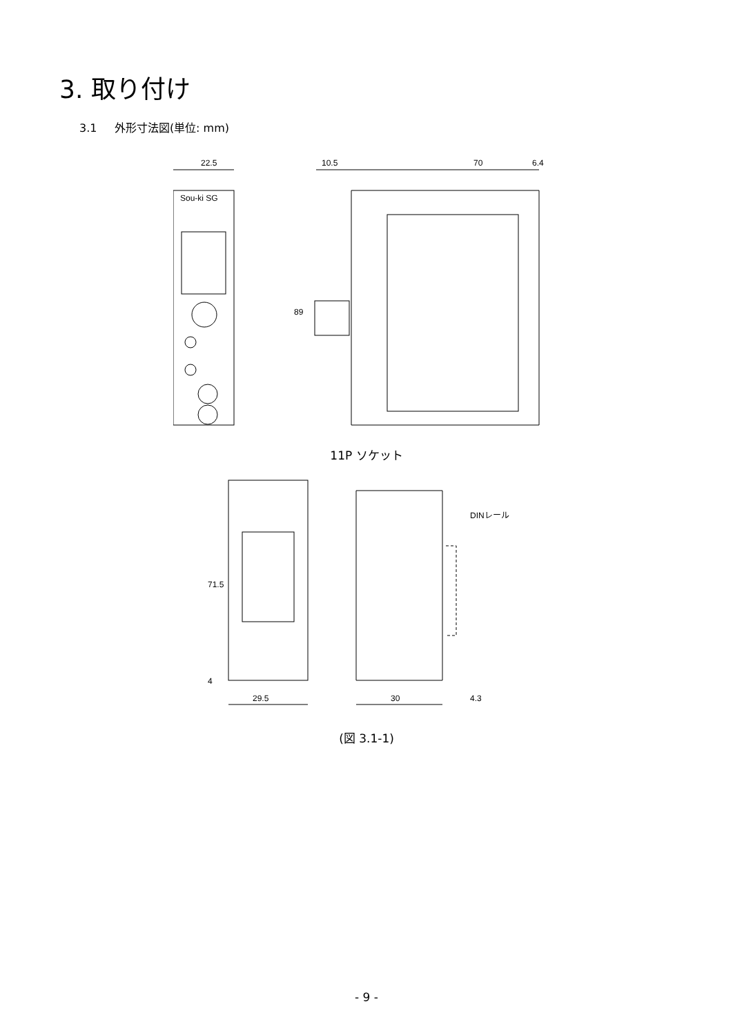3. 取り付け
3.1 外形寸法図(単位: mm)
22.5
10.5
70
6.4
89
Sou-ki SG
11P ソケット
71.5
4
DINレール
29.5
30
4.3
(図 3.1-1)
- 9 -